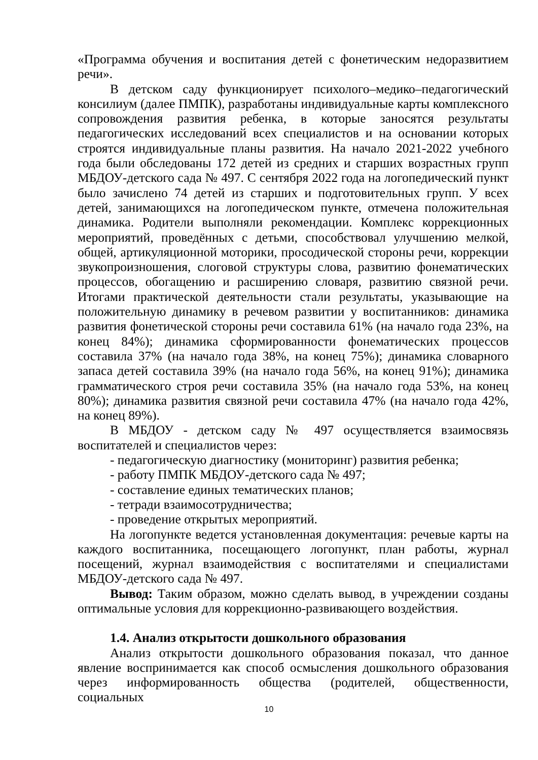«Программа обучения и воспитания детей с фонетическим недоразвитием речи».
В детском саду функционирует психолого–медико–педагогический консилиум (далее ПМПК), разработаны индивидуальные карты комплексного сопровождения развития ребенка, в которые заносятся результаты педагогических исследований всех специалистов и на основании которых строятся индивидуальные планы развития. На начало 2021-2022 учебного года были обследованы 172 детей из средних и старших возрастных групп МБДОУ-детского сада № 497. С сентября 2022 года на логопедический пункт было зачислено 74 детей из старших и подготовительных групп. У всех детей, занимающихся на логопедическом пункте, отмечена положительная динамика. Родители выполняли рекомендации. Комплекс коррекционных мероприятий, проведённых с детьми, способствовал улучшению мелкой, общей, артикуляционной моторики, просодической стороны речи, коррекции звукопроизношения, слоговой структуры слова, развитию фонематических процессов, обогащению и расширению словаря, развитию связной речи. Итогами практической деятельности стали результаты, указывающие на положительную динамику в речевом развитии у воспитанников: динамика развития фонетической стороны речи составила 61% (на начало года 23%, на конец 84%); динамика сформированности фонематических процессов составила 37% (на начало года 38%, на конец 75%); динамика словарного запаса детей составила 39% (на начало года 56%, на конец 91%); динамика грамматического строя речи составила 35% (на начало года 53%, на конец 80%); динамика развития связной речи составила 47% (на начало года 42%, на конец 89%).
В МБДОУ - детском саду № 497 осуществляется взаимосвязь воспитателей и специалистов через:
- педагогическую диагностику (мониторинг) развития ребенка;
- работу ПМПК МБДОУ-детского сада № 497;
- составление единых тематических планов;
- тетради взаимосотрудничества;
- проведение открытых мероприятий.
На логопункте ведется установленная документация: речевые карты на каждого воспитанника, посещающего логопункт, план работы, журнал посещений, журнал взаимодействия с воспитателями и специалистами МБДОУ-детского сада № 497.
Вывод: Таким образом, можно сделать вывод, в учреждении созданы оптимальные условия для коррекционно-развивающего воздействия.
1.4. Анализ открытости дошкольного образования
Анализ открытости дошкольного образования показал, что данное явление воспринимается как способ осмысления дошкольного образования через информированность общества (родителей, общественности, социальных
10